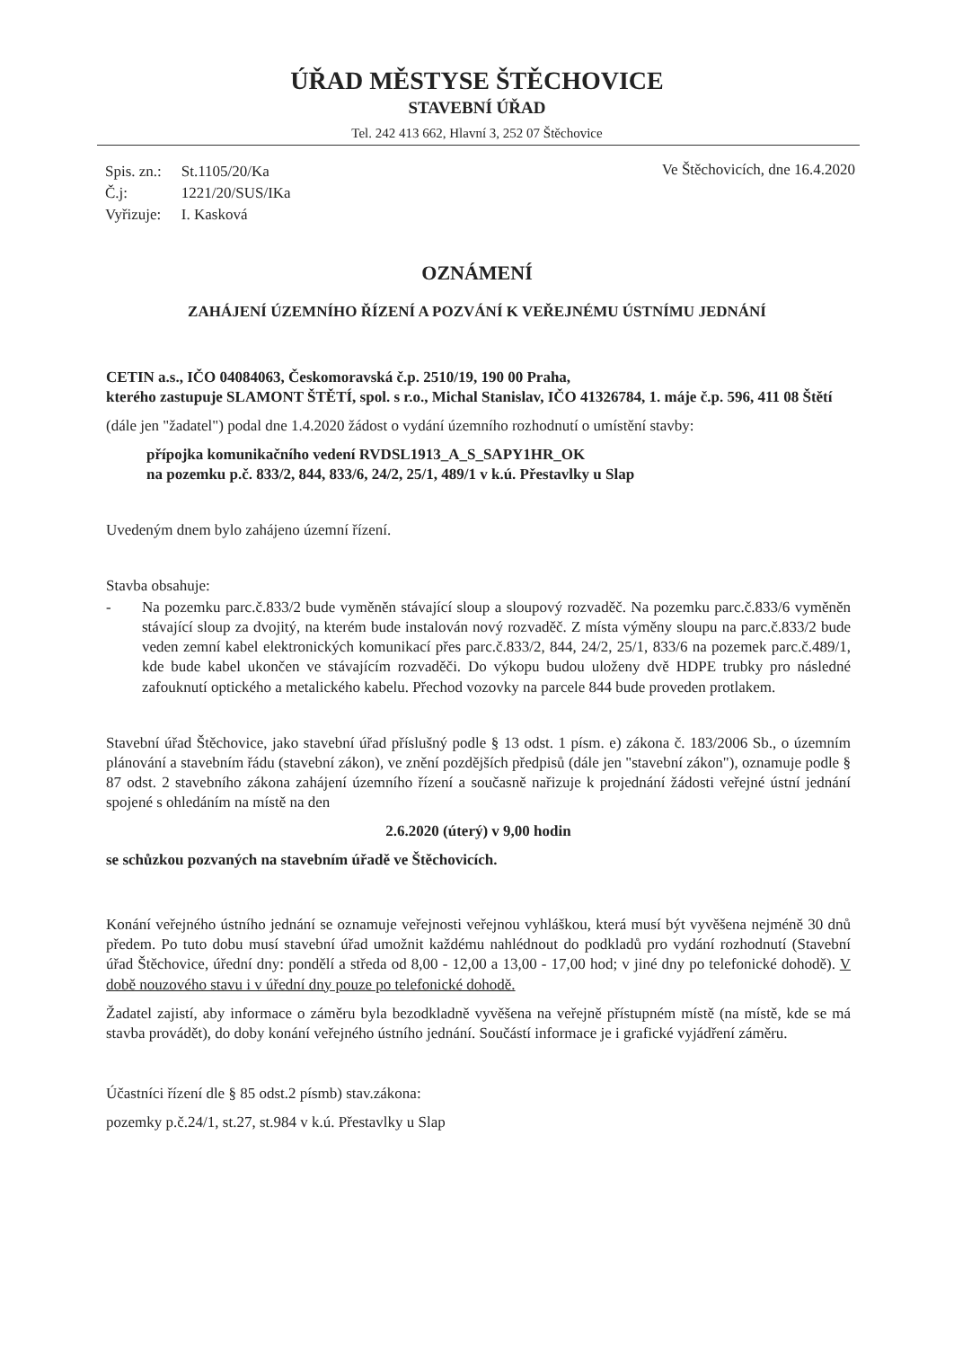ÚŘAD MĚSTYSE ŠTĚCHOVICE
STAVEBNÍ ÚŘAD
Tel. 242 413 662, Hlavní 3, 252 07 Štěchovice
| Spis. zn.: | St.1105/20/Ka |
| Č.j: | 1221/20/SUS/IKa |
| Vyřizuje: | I. Kasková |
Ve Štěchovicích, dne 16.4.2020
OZNÁMENÍ
ZAHÁJENÍ ÚZEMNÍHO ŘÍZENÍ A POZVÁNÍ K VEŘEJNÉMU ÚSTNÍMU JEDNÁNÍ
CETIN a.s., IČO 04084063, Českomoravská č.p. 2510/19, 190 00 Praha,
kterého zastupuje SLAMONT ŠTĚTÍ, spol. s r.o., Michal Stanislav, IČO 41326784, 1. máje č.p. 596, 411 08 Štětí
(dále jen "žadatel") podal dne 1.4.2020 žádost o vydání územního rozhodnutí o umístění stavby:
přípojka komunikačního vedení RVDSL1913_A_S_SAPY1HR_OK
na pozemku p.č. 833/2, 844, 833/6, 24/2, 25/1, 489/1 v k.ú. Přestavlky u Slap
Uvedeným dnem bylo zahájeno územní řízení.
Stavba obsahuje:
- Na pozemku parc.č.833/2 bude vyměněn stávající sloup a sloupový rozvaděč. Na pozemku parc.č.833/6 vyměněn stávající sloup za dvojitý, na kterém bude instalován nový rozvaděč. Z místa výměny sloupu na parc.č.833/2 bude veden zemní kabel elektronických komunikací přes parc.č.833/2, 844, 24/2, 25/1, 833/6 na pozemek parc.č.489/1, kde bude kabel ukončen ve stávajícím rozvaděči. Do výkopu budou uloženy dvě HDPE trubky pro následné zafouknutí optického a metalického kabelu. Přechod vozovky na parcele 844 bude proveden protlakem.
Stavební úřad Štěchovice, jako stavební úřad příslušný podle § 13 odst. 1 písm. e) zákona č. 183/2006 Sb., o územním plánování a stavebním řádu (stavební zákon), ve znění pozdějších předpisů (dále jen "stavební zákon"), oznamuje podle § 87 odst. 2 stavebního zákona zahájení územního řízení a současně nařizuje k projednání žádosti veřejné ústní jednání spojené s ohledáním na místě na den
2.6.2020 (úterý) v 9,00 hodin
se schůzkou pozvaných na stavebním úřadě ve Štěchovicích.
Konání veřejného ústního jednání se oznamuje veřejnosti veřejnou vyhláškou, která musí být vyvěšena nejméně 30 dnů předem. Po tuto dobu musí stavební úřad umožnit každému nahlédnout do podkladů pro vydání rozhodnutí (Stavební úřad Štěchovice, úřední dny: pondělí a středa od 8,00 - 12,00 a 13,00 - 17,00 hod; v jiné dny po telefonické dohodě). V době nouzového stavu i v úřední dny pouze po telefonické dohodě.
Žadatel zajistí, aby informace o záměru byla bezodkladně vyvěšena na veřejně přístupném místě (na místě, kde se má stavba provádět), do doby konání veřejného ústního jednání. Součástí informace je i grafické vyjádření záměru.
Účastníci řízení dle § 85 odst.2 písmb) stav.zákona:
pozemky p.č.24/1, st.27, st.984 v k.ú. Přestavlky u Slap